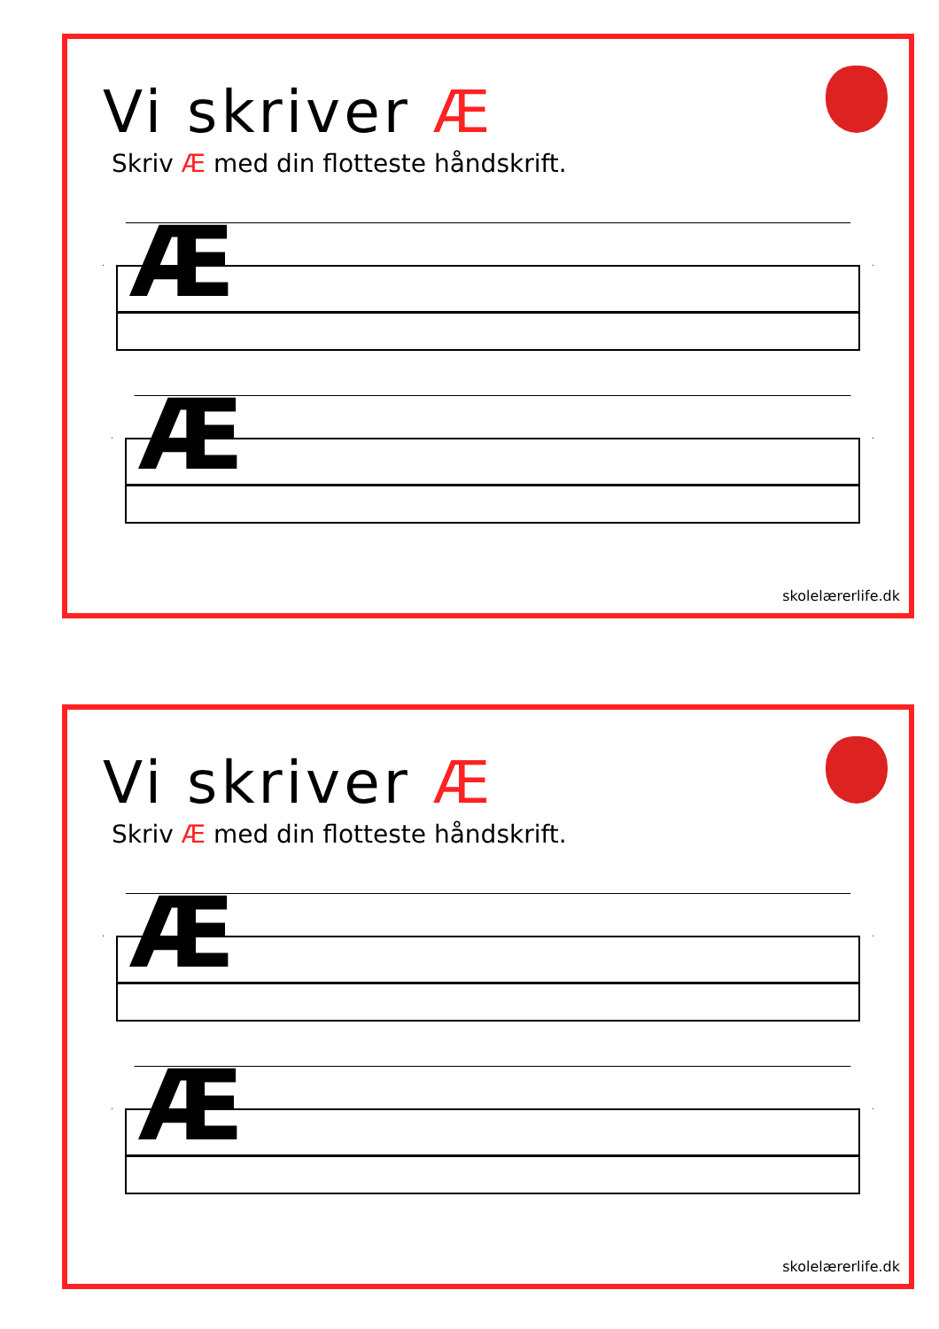Vi skriver Æ
Skriv Æ med din flotteste håndskrift.
Æ
Æ
skolelærerlife.dk
Vi skriver Æ
Skriv Æ med din flotteste håndskrift.
Æ
Æ
skolelærerlife.dk